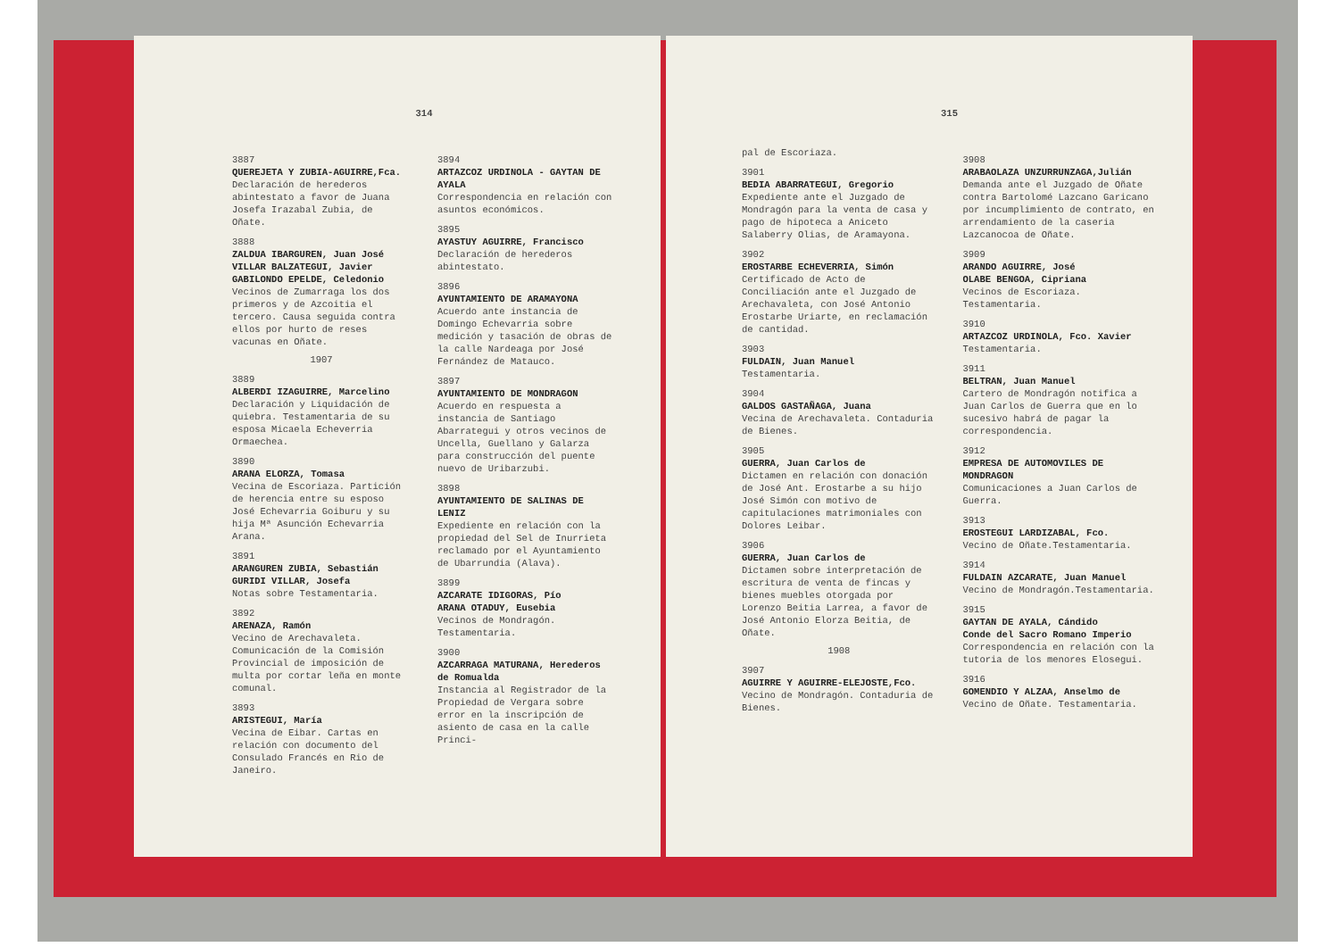314
3887
QUEREJETA Y ZUBIA-AGUIRRE,Fca.
Declaración de herederos abintestato a favor de Juana Josefa Irazabal Zubia, de Oñate.
3888
ZALDUA IBARGUREN, Juan José
VILLAR BALZATEGUI, Javier
GABILONDO EPELDE, Celedonio
Vecinos de Zumarraga los dos primeros y de Azcoitia el tercero. Causa seguida contra ellos por hurto de reses vacunas en Oñate.
1907
3889
ALBERDI IZAGUIRRE, Marcelino
Declaración y Liquidación de quiebra. Testamentaria de su esposa Micaela Echeverria Ormaechea.
3890
ARANA ELORZA, Tomasa
Vecina de Escoriaza. Partición de herencia entre su esposo José Echevarria Goiburu y su hija Mª Asunción Echevarria Arana.
3891
ARANGUREN ZUBIA, Sebastián
GURIDI VILLAR, Josefa
Notas sobre Testamentaria.
3892
ARENAZA, Ramón
Vecino de Arechavaleta. Comunicación de la Comisión Provincial de imposición de multa por cortar leña en monte comunal.
3893
ARISTEGUI, María
Vecina de Eibar. Cartas en relación con documento del Consulado Francés en Rio de Janeiro.
3894
ARTAZCOZ URDINOLA - GAYTAN DE AYALA
Correspondencia en relación con asuntos económicos.
3895
AYASTUY AGUIRRE, Francisco
Declaración de herederos abintestato.
3896
AYUNTAMIENTO DE ARAMAYONA
Acuerdo ante instancia de Domingo Echevarria sobre medición y tasación de obras de la calle Nardeaga por José Fernández de Matauco.
3897
AYUNTAMIENTO DE MONDRAGON
Acuerdo en respuesta a instancia de Santiago Abarrategui y otros vecinos de Uncella, Guellano y Galarza para construcción del puente nuevo de Uribarzubi.
3898
AYUNTAMIENTO DE SALINAS DE LENIZ
Expediente en relación con la propiedad del Sel de Inurrieta reclamado por el Ayuntamiento de Ubarrundia (Alava).
3899
AZCARATE IDIGORAS, Pío
ARANA OTADUY, Eusebia
Vecinos de Mondragón. Testamentaria.
3900
AZCARRAGA MATURANA, Herederos de Romualda
Instancia al Registrador de la Propiedad de Vergara sobre error en la inscripción de asiento de casa en la calle Princi-
315
pal de Escoriaza.
3901
BEDIA ABARRATEGUI, Gregorio
Expediente ante el Juzgado de Mondragón para la venta de casa y pago de hipoteca a Aniceto Salaberry Olias, de Aramayona.
3902
EROSTARBE ECHEVERRIA, Simón
Certificado de Acto de Conciliación ante el Juzgado de Arechavaleta, con José Antonio Erostarbe Uriarte, en reclamación de cantidad.
3903
FULDAIN, Juan Manuel
Testamentaria.
3904
GALDOS GASTAÑAGA, Juana
Vecina de Arechavaleta. Contaduria de Bienes.
3905
GUERRA, Juan Carlos de
Dictamen en relación con donación de José Ant. Erostarbe a su hijo José Simón con motivo de capitulaciones matrimoniales con Dolores Leibar.
3906
GUERRA, Juan Carlos de
Dictamen sobre interpretación de escritura de venta de fincas y bienes muebles otorgada por Lorenzo Beitia Larrea, a favor de José Antonio Elorza Beitia, de Oñate.
1908
3907
AGUIRRE Y AGUIRRE-ELEJOSTE,Fco.
Vecino de Mondragón. Contaduria de Bienes.
3908
ARABAOLAZA UNZURRUNZAGA,Julián
Demanda ante el Juzgado de Oñate contra Bartolomé Lazcano Garicano por incumplimiento de contrato, en arrendamiento de la caseria Lazcanocoa de Oñate.
3909
ARANDO AGUIRRE, José
OLABE BENGOA, Cipriana
Vecinos de Escoriaza. Testamentaria.
3910
ARTAZCOZ URDINOLA, Fco. Xavier
Testamentaria.
3911
BELTRAN, Juan Manuel
Cartero de Mondragón notifica a Juan Carlos de Guerra que en lo sucesivo habrá de pagar la correspondencia.
3912
EMPRESA DE AUTOMOVILES DE MONDRAGON
Comunicaciones a Juan Carlos de Guerra.
3913
EROSTEGUI LARDIZABAL, Fco.
Vecino de Oñate.Testamentaria.
3914
FULDAIN AZCARATE, Juan Manuel
Vecino de Mondragón.Testamentaria.
3915
GAYTAN DE AYALA, Cándido
Conde del Sacro Romano Imperio
Correspondencia en relación con la tutoria de los menores Elosegui.
3916
GOMENDIO Y ALZAA, Anselmo de
Vecino de Oñate. Testamentaria.